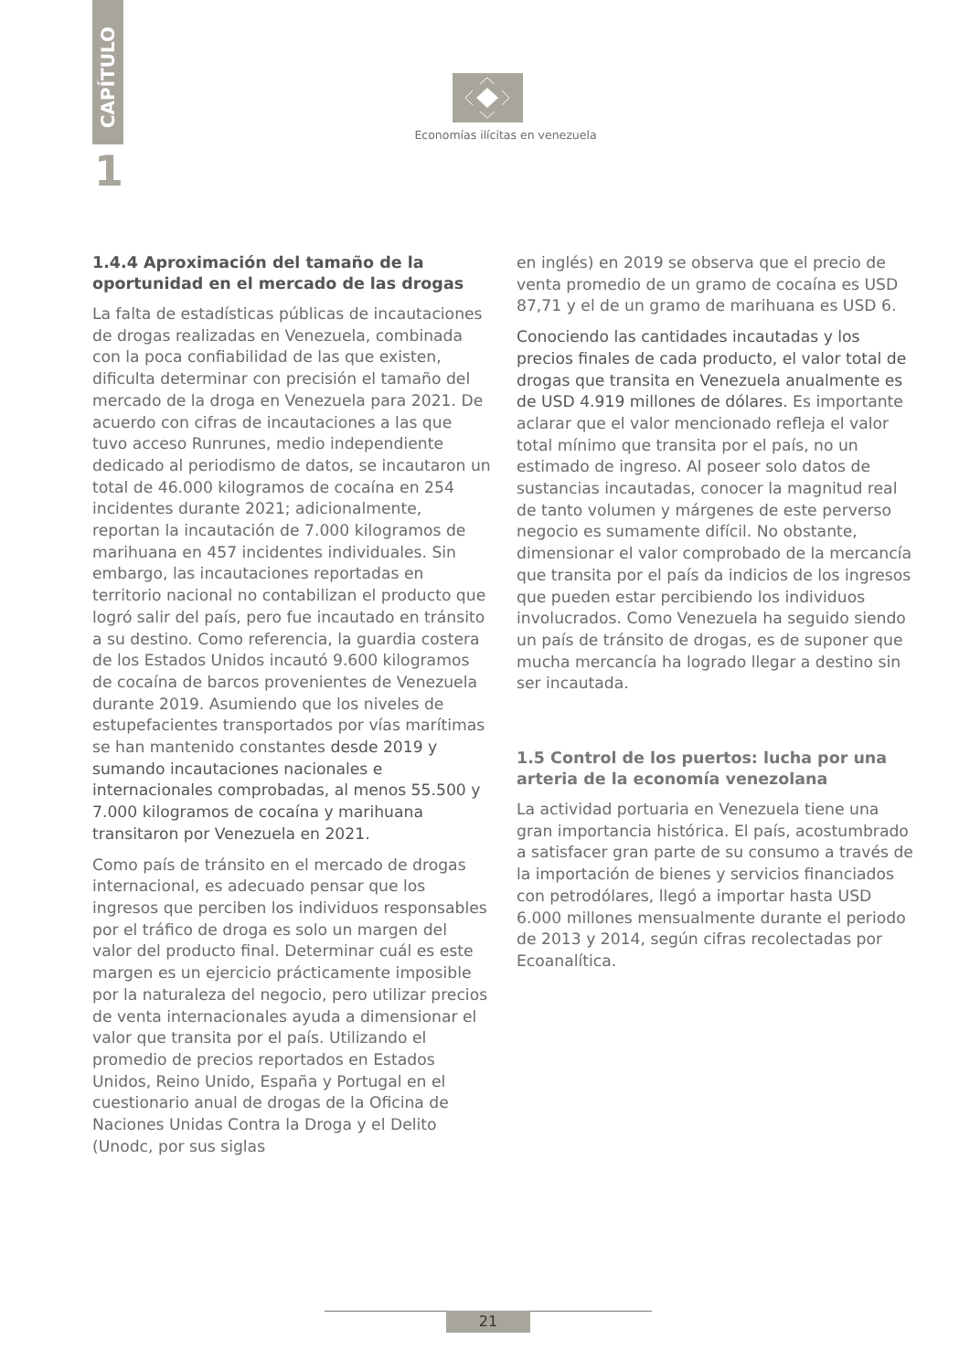CAPÍTULO
1
Economías ilícitas en venezuela
1.4.4 Aproximación del tamaño de la oportunidad en el mercado de las drogas
La falta de estadísticas públicas de incautaciones de drogas realizadas en Venezuela, combinada con la poca confiabilidad de las que existen, dificulta determinar con precisión el tamaño del mercado de la droga en Venezuela para 2021. De acuerdo con cifras de incautaciones a las que tuvo acceso Runrunes, medio independiente dedicado al periodismo de datos, se incautaron un total de 46.000 kilogramos de cocaína en 254 incidentes durante 2021; adicionalmente, reportan la incautación de 7.000 kilogramos de marihuana en 457 incidentes individuales. Sin embargo, las incautaciones reportadas en territorio nacional no contabilizan el producto que logró salir del país, pero fue incautado en tránsito a su destino. Como referencia, la guardia costera de los Estados Unidos incautó 9.600 kilogramos de cocaína de barcos provenientes de Venezuela durante 2019. Asumiendo que los niveles de estupefacientes transportados por vías marítimas se han mantenido constantes desde 2019 y sumando incautaciones nacionales e internacionales comprobadas, al menos 55.500 y 7.000 kilogramos de cocaína y marihuana transitaron por Venezuela en 2021.
Como país de tránsito en el mercado de drogas internacional, es adecuado pensar que los ingresos que perciben los individuos responsables por el tráfico de droga es solo un margen del valor del producto final. Determinar cuál es este margen es un ejercicio prácticamente imposible por la naturaleza del negocio, pero utilizar precios de venta internacionales ayuda a dimensionar el valor que transita por el país. Utilizando el promedio de precios reportados en Estados Unidos, Reino Unido, España y Portugal en el cuestionario anual de drogas de la Oficina de Naciones Unidas Contra la Droga y el Delito (Unodc, por sus siglas
en inglés) en 2019 se observa que el precio de venta promedio de un gramo de cocaína es USD 87,71 y el de un gramo de marihuana es USD 6.
Conociendo las cantidades incautadas y los precios finales de cada producto, el valor total de drogas que transita en Venezuela anualmente es de USD 4.919 millones de dólares. Es importante aclarar que el valor mencionado refleja el valor total mínimo que transita por el país, no un estimado de ingreso. Al poseer solo datos de sustancias incautadas, conocer la magnitud real de tanto volumen y márgenes de este perverso negocio es sumamente difícil. No obstante, dimensionar el valor comprobado de la mercancía que transita por el país da indicios de los ingresos que pueden estar percibiendo los individuos involucrados. Como Venezuela ha seguido siendo un país de tránsito de drogas, es de suponer que mucha mercancía ha logrado llegar a destino sin ser incautada.
1.5 Control de los puertos: lucha por una arteria de la economía venezolana
La actividad portuaria en Venezuela tiene una gran importancia histórica. El país, acostumbrado a satisfacer gran parte de su consumo a través de la importación de bienes y servicios financiados con petrodólares, llegó a importar hasta USD 6.000 millones mensualmente durante el periodo de 2013 y 2014, según cifras recolectadas por Ecoanalítica.
21